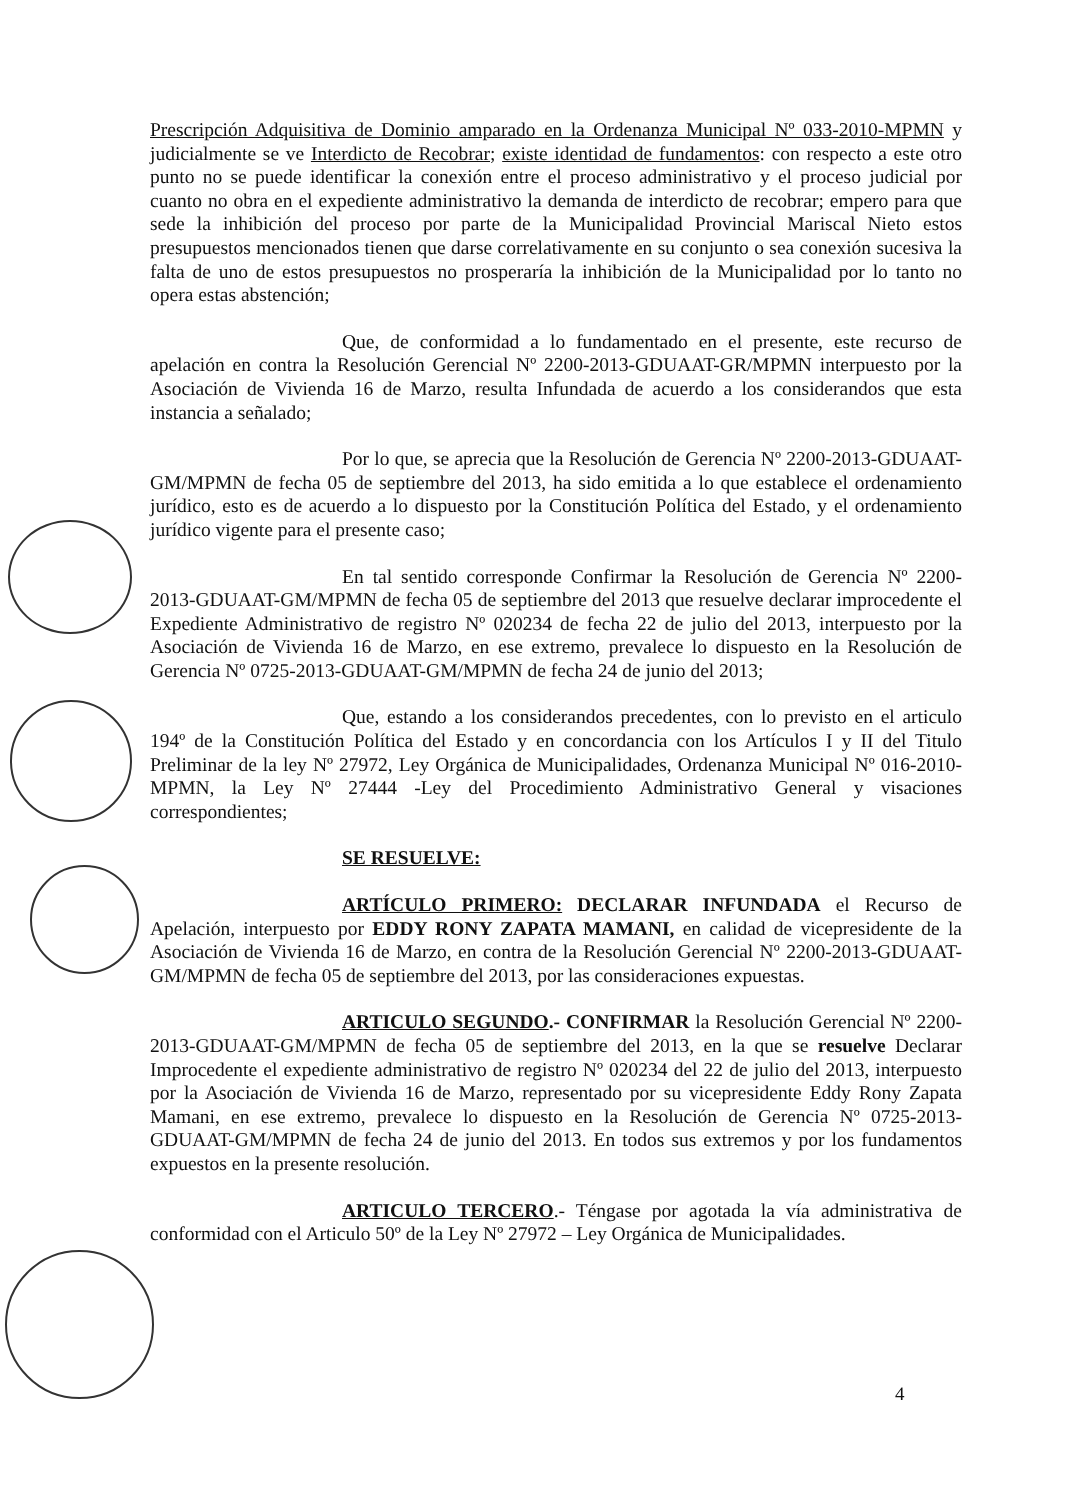Prescripción Adquisitiva de Dominio amparado en la Ordenanza Municipal Nº 033-2010-MPMN y judicialmente se ve Interdicto de Recobrar; existe identidad de fundamentos: con respecto a este otro punto no se puede identificar la conexión entre el proceso administrativo y el proceso judicial por cuanto no obra en el expediente administrativo la demanda de interdicto de recobrar; empero para que sede la inhibición del proceso por parte de la Municipalidad Provincial Mariscal Nieto estos presupuestos mencionados tienen que darse correlativamente en su conjunto o sea conexión sucesiva la falta de uno de estos presupuestos no prosperaría la inhibición de la Municipalidad por lo tanto no opera estas abstención;
Que, de conformidad a lo fundamentado en el presente, este recurso de apelación en contra la Resolución Gerencial Nº 2200-2013-GDUAAT-GR/MPMN interpuesto por la Asociación de Vivienda 16 de Marzo, resulta Infundada de acuerdo a los considerandos que esta instancia a señalado;
Por lo que, se aprecia que la Resolución de Gerencia Nº 2200-2013-GDUAAT-GM/MPMN de fecha 05 de septiembre del 2013, ha sido emitida a lo que establece el ordenamiento jurídico, esto es de acuerdo a lo dispuesto por la Constitución Política del Estado, y el ordenamiento jurídico vigente para el presente caso;
En tal sentido corresponde Confirmar la Resolución de Gerencia Nº 2200-2013-GDUAAT-GM/MPMN de fecha 05 de septiembre del 2013 que resuelve declarar improcedente el Expediente Administrativo de registro Nº 020234 de fecha 22 de julio del 2013, interpuesto por la Asociación de Vivienda 16 de Marzo, en ese extremo, prevalece lo dispuesto en la Resolución de Gerencia Nº 0725-2013-GDUAAT-GM/MPMN de fecha 24 de junio del 2013;
Que, estando a los considerandos precedentes, con lo previsto en el articulo 194º de la Constitución Política del Estado y en concordancia con los Artículos I y II del Titulo Preliminar de la ley Nº 27972, Ley Orgánica de Municipalidades, Ordenanza Municipal Nº 016-2010-MPMN, la Ley Nº 27444 -Ley del Procedimiento Administrativo General y visaciones correspondientes;
SE RESUELVE:
ARTÍCULO PRIMERO: DECLARAR INFUNDADA el Recurso de Apelación, interpuesto por EDDY RONY ZAPATA MAMANI, en calidad de vicepresidente de la Asociación de Vivienda 16 de Marzo, en contra de la Resolución Gerencial Nº 2200-2013-GDUAAT-GM/MPMN de fecha 05 de septiembre del 2013, por las consideraciones expuestas.
ARTICULO SEGUNDO.- CONFIRMAR la Resolución Gerencial Nº 2200-2013-GDUAAT-GM/MPMN de fecha 05 de septiembre del 2013, en la que se resuelve Declarar Improcedente el expediente administrativo de registro Nº 020234 del 22 de julio del 2013, interpuesto por la Asociación de Vivienda 16 de Marzo, representado por su vicepresidente Eddy Rony Zapata Mamani, en ese extremo, prevalece lo dispuesto en la Resolución de Gerencia Nº 0725-2013-GDUAAT-GM/MPMN de fecha 24 de junio del 2013. En todos sus extremos y por los fundamentos expuestos en la presente resolución.
ARTICULO TERCERO.- Téngase por agotada la vía administrativa de conformidad con el Articulo 50º de la Ley Nº 27972 – Ley Orgánica de Municipalidades.
4